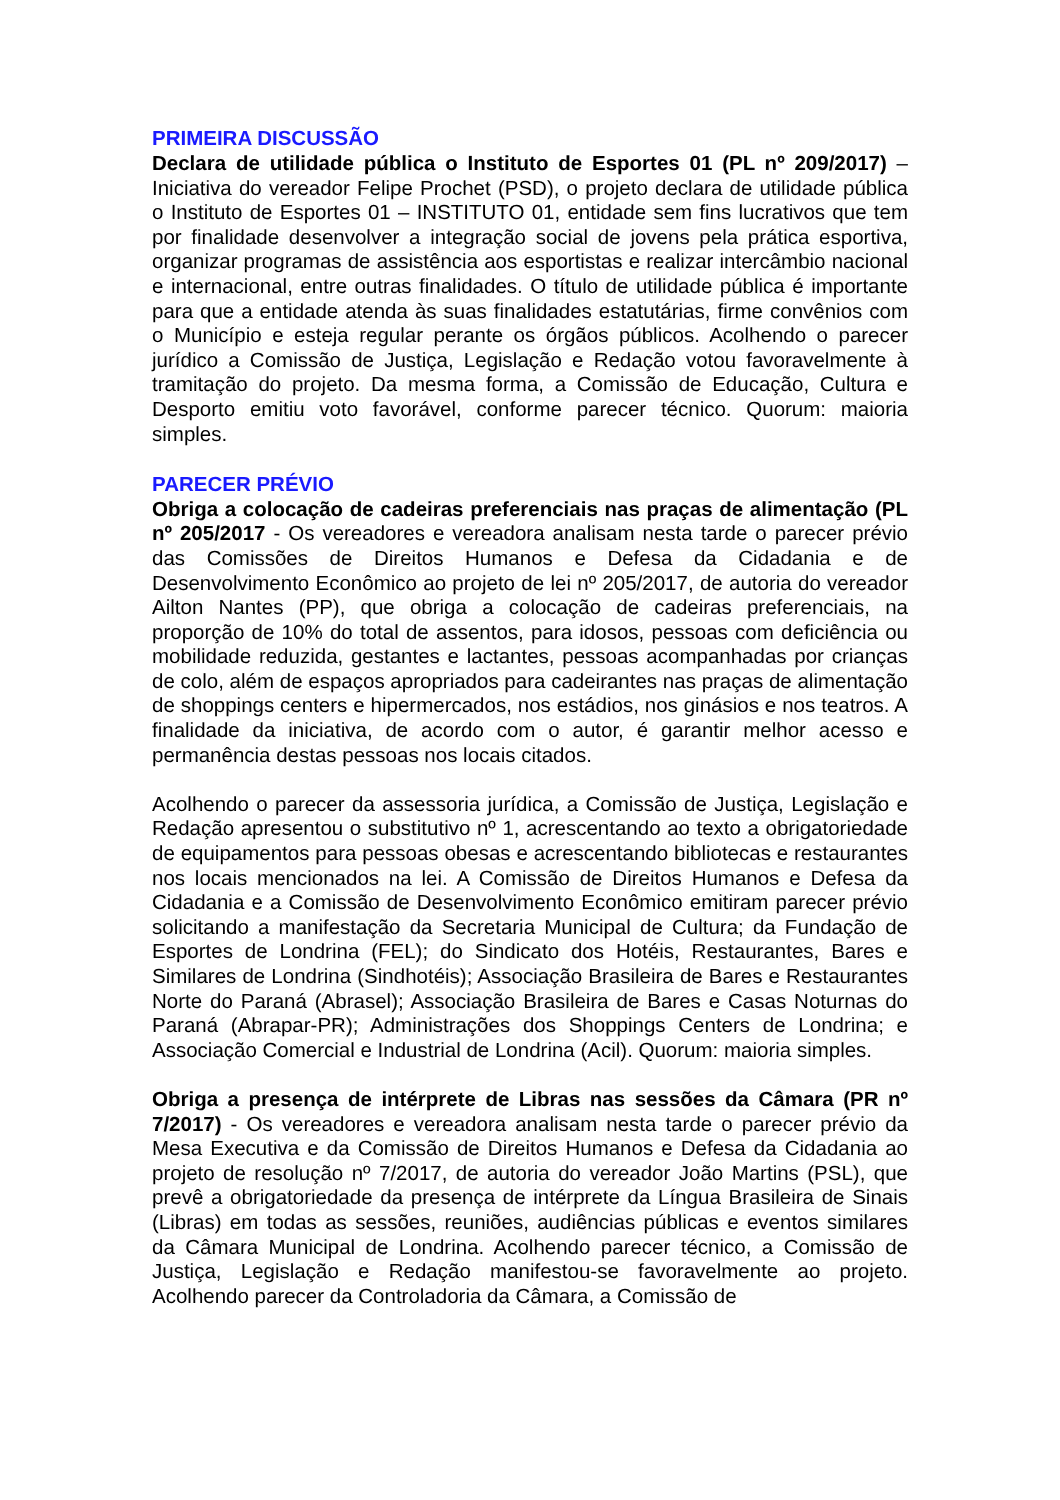PRIMEIRA DISCUSSÃO
Declara de utilidade pública o Instituto de Esportes 01 (PL nº 209/2017) – Iniciativa do vereador Felipe Prochet (PSD), o projeto declara de utilidade pública o Instituto de Esportes 01 – INSTITUTO 01, entidade sem fins lucrativos que tem por finalidade desenvolver a integração social de jovens pela prática esportiva, organizar programas de assistência aos esportistas e realizar intercâmbio nacional e internacional, entre outras finalidades. O título de utilidade pública é importante para que a entidade atenda às suas finalidades estatutárias, firme convênios com o Município e esteja regular perante os órgãos públicos. Acolhendo o parecer jurídico a Comissão de Justiça, Legislação e Redação votou favoravelmente à tramitação do projeto. Da mesma forma, a Comissão de Educação, Cultura e Desporto emitiu voto favorável, conforme parecer técnico. Quorum: maioria simples.
PARECER PRÉVIO
Obriga a colocação de cadeiras preferenciais nas praças de alimentação (PL nº 205/2017 - Os vereadores e vereadora analisam nesta tarde o parecer prévio das Comissões de Direitos Humanos e Defesa da Cidadania e de Desenvolvimento Econômico ao projeto de lei nº 205/2017, de autoria do vereador Ailton Nantes (PP), que obriga a colocação de cadeiras preferenciais, na proporção de 10% do total de assentos, para idosos, pessoas com deficiência ou mobilidade reduzida, gestantes e lactantes, pessoas acompanhadas por crianças de colo, além de espaços apropriados para cadeirantes nas praças de alimentação de shoppings centers e hipermercados, nos estádios, nos ginásios e nos teatros. A finalidade da iniciativa, de acordo com o autor, é garantir melhor acesso e permanência destas pessoas nos locais citados.
Acolhendo o parecer da assessoria jurídica, a Comissão de Justiça, Legislação e Redação apresentou o substitutivo nº 1, acrescentando ao texto a obrigatoriedade de equipamentos para pessoas obesas e acrescentando bibliotecas e restaurantes nos locais mencionados na lei. A Comissão de Direitos Humanos e Defesa da Cidadania e a Comissão de Desenvolvimento Econômico emitiram parecer prévio solicitando a manifestação da Secretaria Municipal de Cultura; da Fundação de Esportes de Londrina (FEL); do Sindicato dos Hotéis, Restaurantes, Bares e Similares de Londrina (Sindhotéis); Associação Brasileira de Bares e Restaurantes Norte do Paraná (Abrasel); Associação Brasileira de Bares e Casas Noturnas do Paraná (Abrapar-PR); Administrações dos Shoppings Centers de Londrina; e Associação Comercial e Industrial de Londrina (Acil). Quorum: maioria simples.
Obriga a presença de intérprete de Libras nas sessões da Câmara (PR nº 7/2017) - Os vereadores e vereadora analisam nesta tarde o parecer prévio da Mesa Executiva e da Comissão de Direitos Humanos e Defesa da Cidadania ao projeto de resolução nº 7/2017, de autoria do vereador João Martins (PSL), que prevê a obrigatoriedade da presença de intérprete da Língua Brasileira de Sinais (Libras) em todas as sessões, reuniões, audiências públicas e eventos similares da Câmara Municipal de Londrina. Acolhendo parecer técnico, a Comissão de Justiça, Legislação e Redação manifestou-se favoravelmente ao projeto. Acolhendo parecer da Controladoria da Câmara, a Comissão de